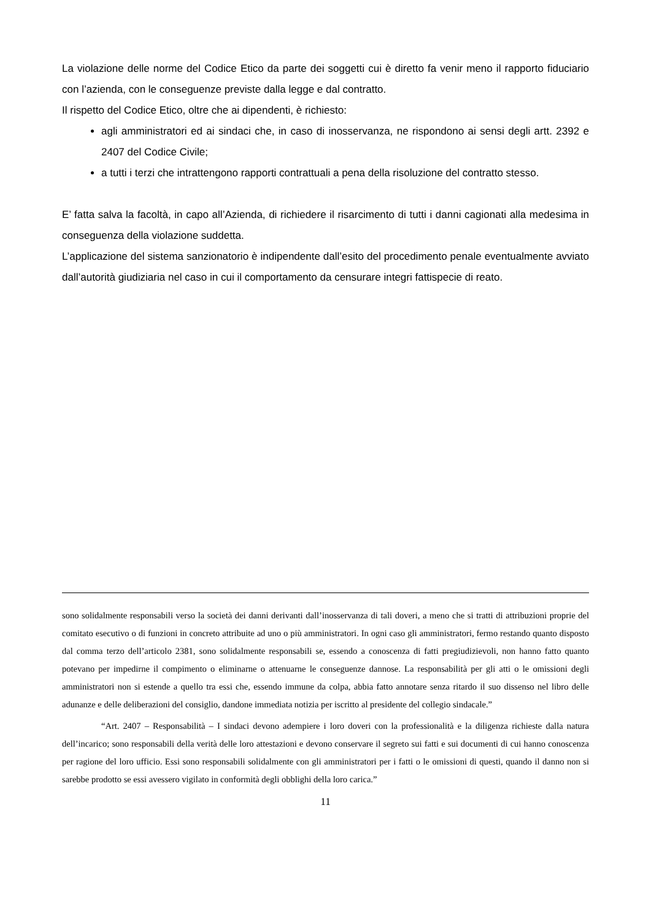La violazione delle norme del Codice Etico da parte dei soggetti cui è diretto fa venir meno il rapporto fiduciario con l’azienda, con le conseguenze previste dalla legge e dal contratto.
Il rispetto del Codice Etico, oltre che ai dipendenti, è richiesto:
agli amministratori ed ai sindaci che, in caso di inosservanza, ne rispondono ai sensi degli artt. 2392 e 2407 del Codice Civile;
a tutti i terzi che intrattengono rapporti contrattuali a pena della risoluzione del contratto stesso.
E’ fatta salva la facoltà, in capo all’Azienda, di richiedere il risarcimento di tutti i danni cagionati alla medesima in conseguenza della violazione suddetta.
L’applicazione del sistema sanzionatorio è indipendente dall’esito del procedimento penale eventualmente avviato dall’autorità giudiziaria nel caso in cui il comportamento da censurare integri fattispecie di reato.
sono solidalmente responsabili verso la società dei danni derivanti dall’inosservanza di tali doveri, a meno che si tratti di attribuzioni proprie del comitato esecutivo o di funzioni in concreto attribuite ad uno o più amministratori. In ogni caso gli amministratori, fermo restando quanto disposto dal comma terzo dell’articolo 2381, sono solidalmente responsabili se, essendo a conoscenza di fatti pregiudizievoli, non hanno fatto quanto potevano per impedirne il compimento o eliminarne o attenuarne le conseguenze dannose. La responsabilità per gli atti o le omissioni degli amministratori non si estende a quello tra essi che, essendo immune da colpa, abbia fatto annotare senza ritardo il suo dissenso nel libro delle adunanze e delle deliberazioni del consiglio, dandone immediata notizia per iscritto al presidente del collegio sindacale.”
“Art. 2407 – Responsabilità – I sindaci devono adempiere i loro doveri con la professionalità e la diligenza richieste dalla natura dell’incarico; sono responsabili della verità delle loro attestazioni e devono conservare il segreto sui fatti e sui documenti di cui hanno conoscenza per ragione del loro ufficio. Essi sono responsabili solidalmente con gli amministratori per i fatti o le omissioni di questi, quando il danno non si sarebbe prodotto se essi avessero vigilato in conformità degli obblighi della loro carica.”
11